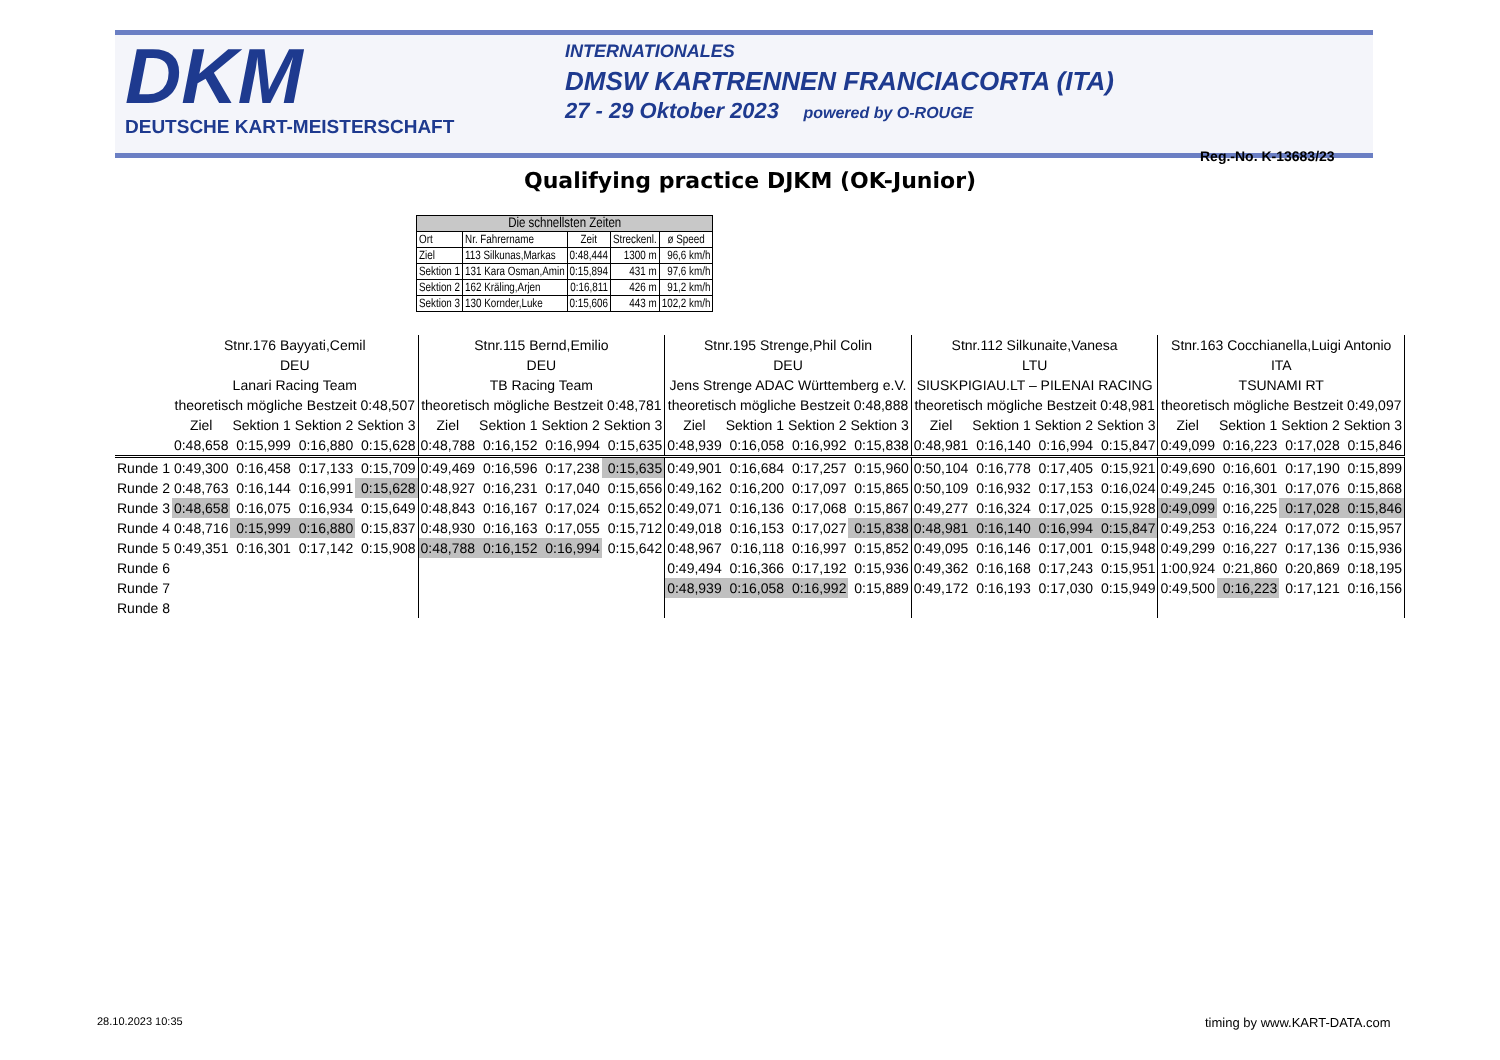DKM
DEUTSCHE KART-MEISTERSCHAFT
INTERNATIONALES
DMSW KARTRENNEN FRANCIACORTA (ITA)
27 - 29 Oktober 2023 powered by O-ROUGE
Reg.-No. K-13683/23
Qualifying practice DJKM (OK-Junior)
| Die schnellsten Zeiten | | | | |
| --- | --- | --- | --- | --- |
| Ort | Nr. Fahrername | Zeit | Streckenl. | ø Speed |
| Ziel | 113 Silkunas,Markas | 0:48,444 | 1300 m | 96,6 km/h |
| Sektion 1 | 131 Kara Osman,Amin | 0:15,894 | 431 m | 97,6 km/h |
| Sektion 2 | 162 Kräling,Arjen | 0:16,811 | 426 m | 91,2 km/h |
| Sektion 3 | 130 Kornder,Luke | 0:15,606 | 443 m | 102,2 km/h |
| | Stnr.176 Bayyati,Cemil | | | | Stnr.115 Bernd,Emilio | | | | Stnr.195 Strenge,Phil Colin | | | | Stnr.112 Silkunaite,Vanesa | | | | Stnr.163 Cocchianella,Luigi Antonio | | | |
| | DEU | | | | DEU | | | | DEU | | | | LTU | | | | ITA | | | |
| | Lanari Racing Team | | | | TB Racing Team | | | | Jens Strenge ADAC Württemberg e.V. | | | | SIUSKPIGIAU.LT – PILENAI RACING | | | | TSUNAMI RT | | | |
| | theoretisch mögliche Bestzeit 0:48,507 | | | | theoretisch mögliche Bestzeit 0:48,781 | | | | theoretisch mögliche Bestzeit 0:48,888 | | | | theoretisch mögliche Bestzeit 0:48,981 | | | | theoretisch mögliche Bestzeit 0:49,097 | | | |
| | Ziel | Sektion 1 | Sektion 2 | Sektion 3 | Ziel | Sektion 1 | Sektion 2 | Sektion 3 | Ziel | Sektion 1 | Sektion 2 | Sektion 3 | Ziel | Sektion 1 | Sektion 2 | Sektion 3 | Ziel | Sektion 1 | Sektion 2 | Sektion 3 |
| | 0:48,658 | 0:15,999 | 0:16,880 | 0:15,628 | 0:48,788 | 0:16,152 | 0:16,994 | 0:15,635 | 0:48,939 | 0:16,058 | 0:16,992 | 0:15,838 | 0:48,981 | 0:16,140 | 0:16,994 | 0:15,847 | 0:49,099 | 0:16,223 | 0:17,028 | 0:15,846 |
| Runde 1 | 0:49,300 | 0:16,458 | 0:17,133 | 0:15,709 | 0:49,469 | 0:16,596 | 0:17,238 | 0:15,635 | 0:49,901 | 0:16,684 | 0:17,257 | 0:15,960 | 0:50,104 | 0:16,778 | 0:17,405 | 0:15,921 | 0:49,690 | 0:16,601 | 0:17,190 | 0:15,899 |
| Runde 2 | 0:48,763 | 0:16,144 | 0:16,991 | 0:15,628 | 0:48,927 | 0:16,231 | 0:17,040 | 0:15,656 | 0:49,162 | 0:16,200 | 0:17,097 | 0:15,865 | 0:50,109 | 0:16,932 | 0:17,153 | 0:16,024 | 0:49,245 | 0:16,301 | 0:17,076 | 0:15,868 |
| Runde 3 | 0:48,658 | 0:16,075 | 0:16,934 | 0:15,649 | 0:48,843 | 0:16,167 | 0:17,024 | 0:15,652 | 0:49,071 | 0:16,136 | 0:17,068 | 0:15,867 | 0:49,277 | 0:16,324 | 0:17,025 | 0:15,928 | 0:49,099 | 0:16,225 | 0:17,028 | 0:15,846 |
| Runde 4 | 0:48,716 | 0:15,999 | 0:16,880 | 0:15,837 | 0:48,930 | 0:16,163 | 0:17,055 | 0:15,712 | 0:49,018 | 0:16,153 | 0:17,027 | 0:15,838 | 0:48,981 | 0:16,140 | 0:16,994 | 0:15,847 | 0:49,253 | 0:16,224 | 0:17,072 | 0:15,957 |
| Runde 5 | 0:49,351 | 0:16,301 | 0:17,142 | 0:15,908 | 0:48,788 | 0:16,152 | 0:16,994 | 0:15,642 | 0:48,967 | 0:16,118 | 0:16,997 | 0:15,852 | 0:49,095 | 0:16,146 | 0:17,001 | 0:15,948 | 0:49,299 | 0:16,227 | 0:17,136 | 0:15,936 |
| Runde 6 | | | | | | | | | 0:49,494 | 0:16,366 | 0:17,192 | 0:15,936 | 0:49,362 | 0:16,168 | 0:17,243 | 0:15,951 | 1:00,924 | 0:21,860 | 0:20,869 | 0:18,195 |
| Runde 7 | | | | | | | | | 0:48,939 | 0:16,058 | 0:16,992 | 0:15,889 | 0:49,172 | 0:16,193 | 0:17,030 | 0:15,949 | 0:49,500 | 0:16,223 | 0:17,121 | 0:16,156 |
| Runde 8 | | | | | | | | | | | | | | | | | | | | |
28.10.2023 10:35 timing by www.KART-DATA.com